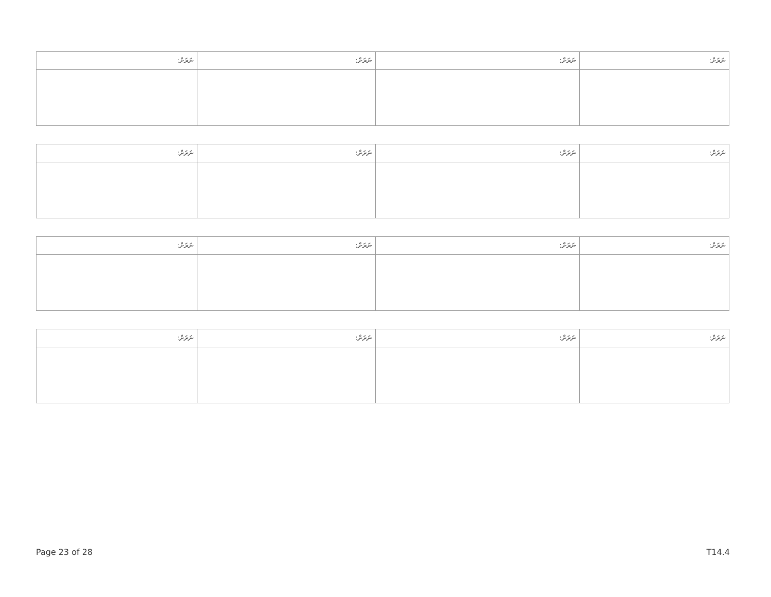| ނަރަށް: | ނަރަށް: | ނަރަށް: | ނަރަށް: |
| --- | --- | --- | --- |
| ނަރަށް: | ނަރަށް: | ނަރަށް: | ނަރަށް: |
| --- | --- | --- | --- |
| ނަރަށް: | ނަރަށް: | ނަރަށް: | ނަރަށް: |
| --- | --- | --- | --- |
| ނަރަށް: | ނަރަށް: | ނަރަށް: | ނަރަށް: |
| --- | --- | --- | --- |
Page 23 of 28 T14.4